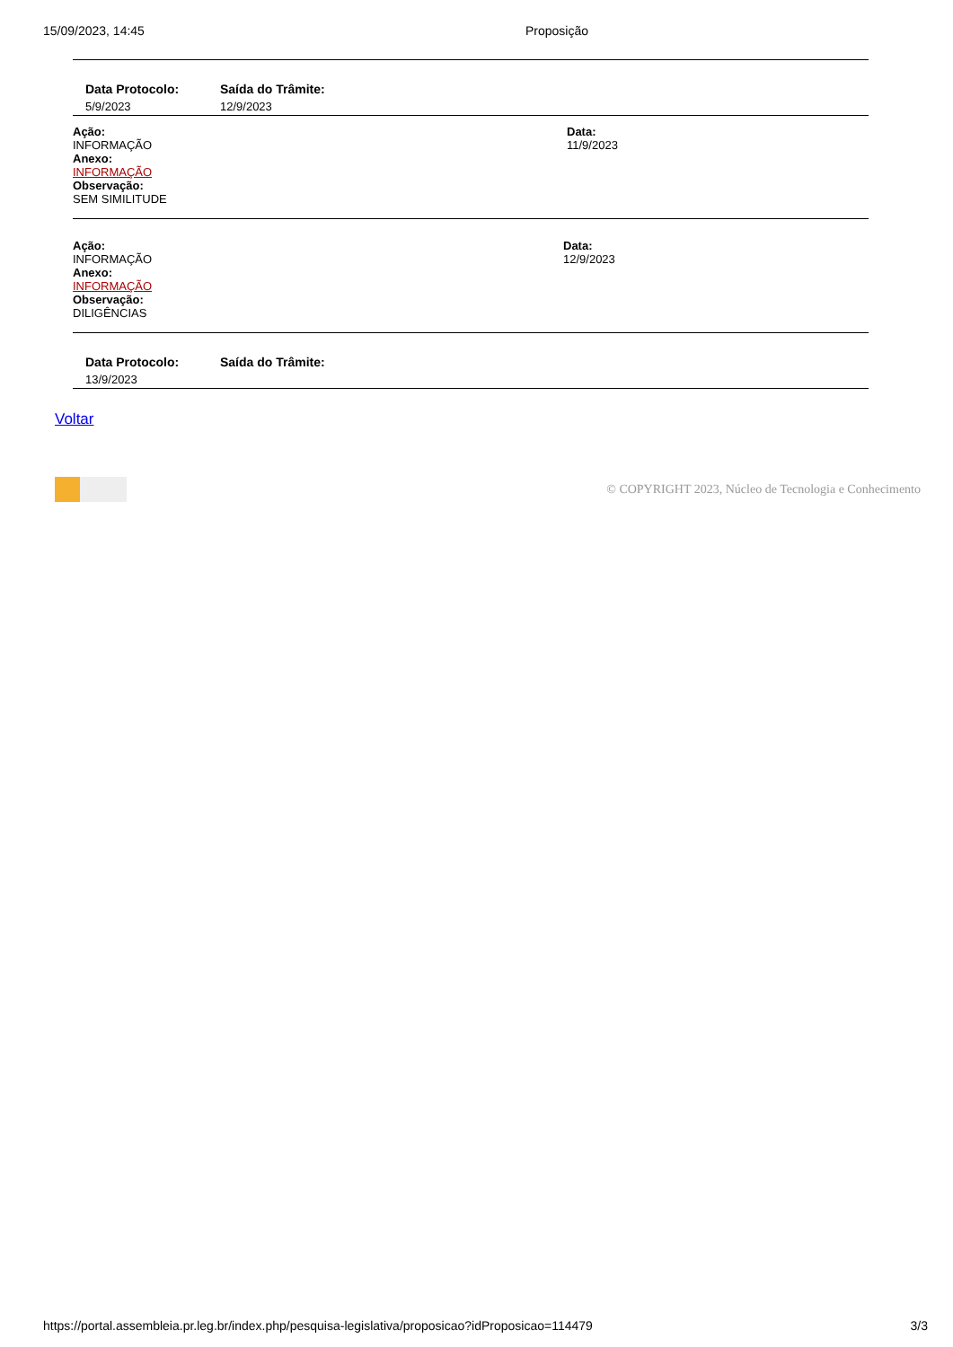15/09/2023, 14:45 Proposição
| Data Protocolo: | Saída do Trâmite: |
| --- | --- |
| 5/9/2023 | 12/9/2023 |
Ação:
INFORMAÇÃO
Anexo:
INFORMAÇÃO
Observação:
SEM SIMILITUDE
Data:
11/9/2023
Ação:
INFORMAÇÃO
Anexo:
INFORMAÇÃO
Observação:
DILIGÊNCIAS
Data:
12/9/2023
| Data Protocolo: | Saída do Trâmite: |
| --- | --- |
| 13/9/2023 | |
Voltar
© COPYRIGHT 2023, Núcleo de Tecnologia e Conhecimento
https://portal.assembleia.pr.leg.br/index.php/pesquisa-legislativa/proposicao?idProposicao=114479 3/3